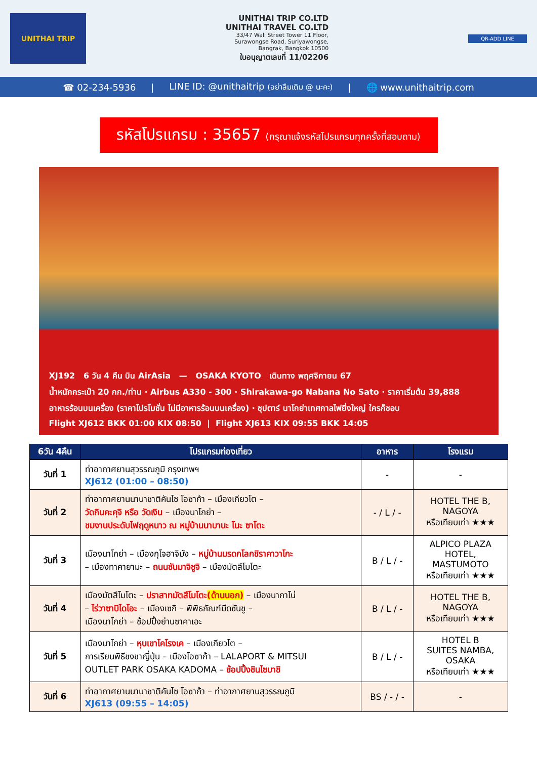UNITHAI TRIP
UNITHAI TRIP CO.LTD
UNITHAI TRAVEL CO.LTD
33/47 Wall Street Tower 11 Floor,
Surawongse Road, Suriyawongse,
Bangrak, Bangkok 10500
ใบอนุญาตเลขที่ 11/02206
QR-ADD LINE
☎ 02-234-5936 | LINE ID: @unithaitrip (อย่าลืมเติม @ นะคะ) | 🌐 www.unithaitrip.com
รหัสโปรแกรม : 35657 (กรุณาแจ้งรหัสโปรแกรมทุกครั้งที่สอบถาม)
XJ192 6 วัน 4 คืน บิน AirAsia — OSAKA KYOTO เดินทาง พฤศจิกายน 67
น้ำหนักกระเป๋า 20 กก./ท่าน · Airbus A330 - 300 · Shirakawa-go Nabana No Sato · ราคาเริ่มต้น 39,888
อาหารร้อนบนเครื่อง (ราคาโปรโมชั่น ไม่มีอาหารร้อนบนเครื่อง) · ซุปตาร์ นาโกย่าเทศกาลไฟยิ่งใหญ่ ใครก็ชอบ
Flight XJ612 BKK 01:00 KIX 08:50 | Flight XJ613 KIX 09:55 BKK 14:05
| 6วัน 4คืน | โปรแกรมท่องเที่ยว | อาหาร | โรงแรม |
| --- | --- | --- | --- |
| วันที่ 1 | ท่าอากาศยานสุวรรณภูมิ กรุงเทพฯ XJ612 (01:00 – 08:50) | - | - |
| วันที่ 2 | ท่าอากาศยานนานาชาติคันไซ โอซาก้า – เมืองเกียวโต – วัดกินคะคุจิ หรือ วัดเงิน – เมืองนาโกย่า – ชมงานประดับไฟฤดูหนาว ณ หมู่บ้านนาบานะ โนะ ซาโตะ | - / L / - | HOTEL THE B, NAGOYA หรือเทียบเท่า ★★★ |
| วันที่ 3 | เมืองนาโกย่า – เมืองกุโจฮาจิมัง – หมู่บ้านมรดกโลกชิราคาวาโกะ – เมืองทาคายามะ – ถนนซันมาจิซูจิ – เมืองมัตสึโมโตะ | B / L / - | ALPICO PLAZA HOTEL, MASTUMOTO หรือเทียบเท่า ★★★ |
| วันที่ 4 | เมืองมัตสึโมโตะ – ปราสาทมัตสึโมโตะ (ด้านนอก) – เมืองนากาโน่ – ไร่วาซาบิไดโอะ – เมืองเซกิ – พิพิธภัณฑ์มีดซันชู – เมืองนาโกย่า – ช้อปปิ้งย่านซาคาเอะ | B / L / - | HOTEL THE B, NAGOYA หรือเทียบเท่า ★★★ |
| วันที่ 5 | เมืองนาโกย่า – หุบเขาโคโรงเค – เมืองเกียวโต – การเรียนพิธีชงชาญี่ปุ่น – เมืองโอซาก้า – LALAPORT & MITSUI OUTLET PARK OSAKA KADOMA – ช้อปปิ้งชินไซบาชิ | B / L / - | HOTEL B SUITES NAMBA, OSAKA หรือเทียบเท่า ★★★ |
| วันที่ 6 | ท่าอากาศยานนานาชาติคันไซ โอซาก้า – ท่าอากาศยานสุวรรณภูมิ XJ613 (09:55 – 14:05) | BS / - / - | - |